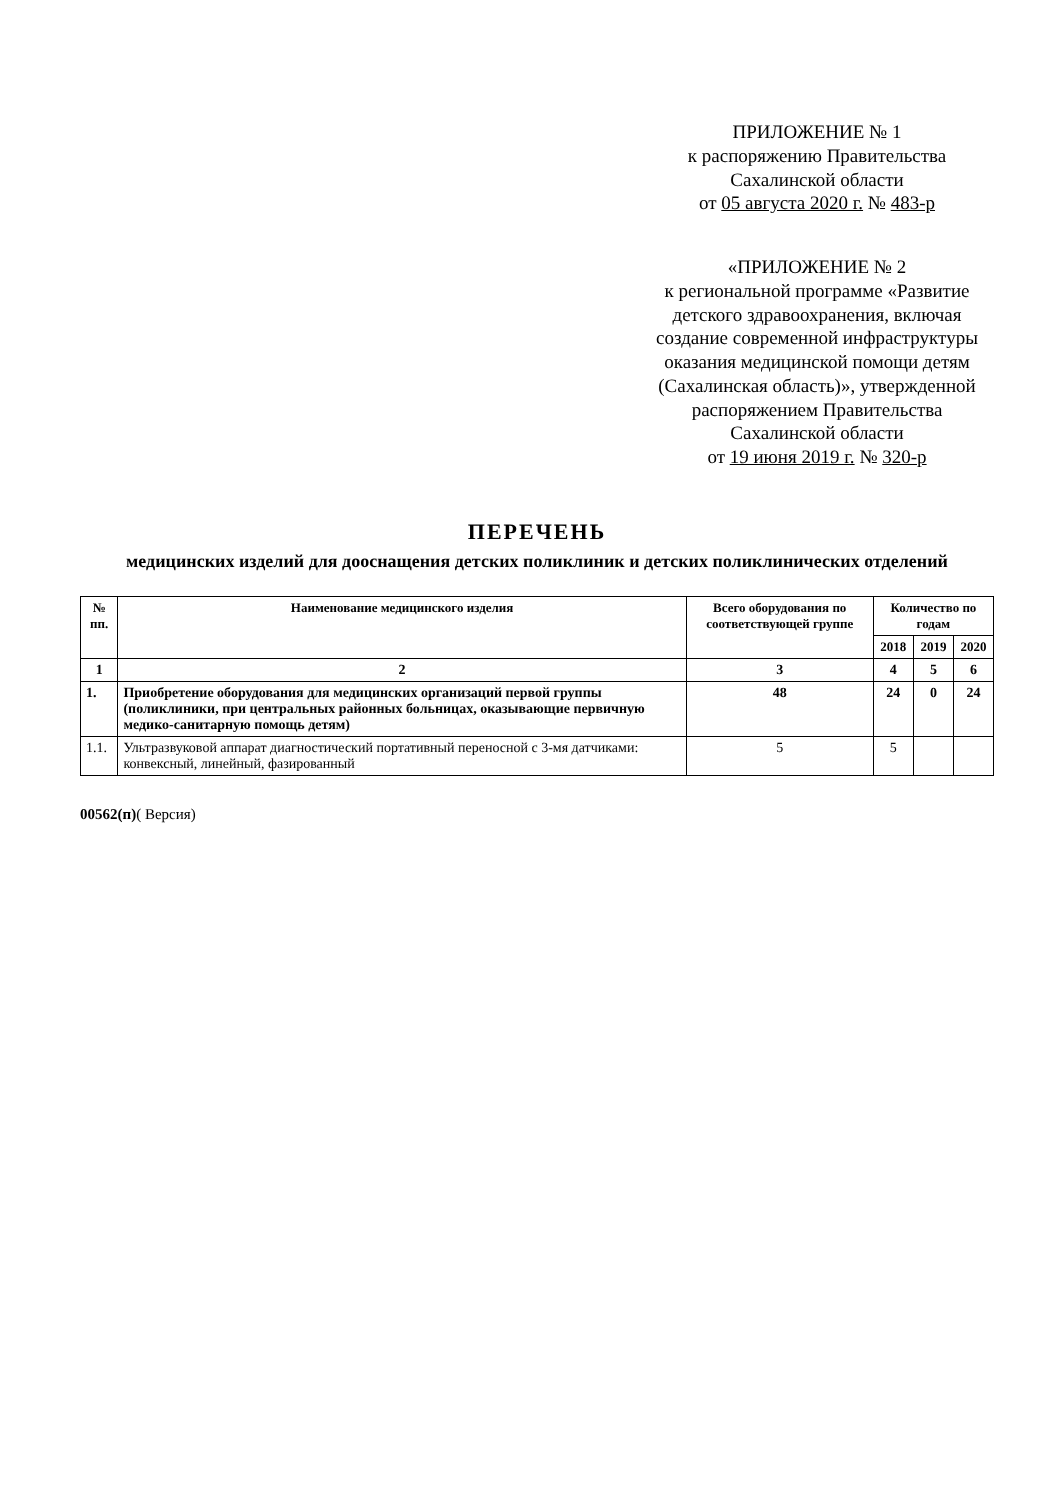ПРИЛОЖЕНИЕ № 1
к распоряжению Правительства Сахалинской области
от 05 августа 2020 г. № 483-р
«ПРИЛОЖЕНИЕ № 2
к региональной программе «Развитие детского здравоохранения, включая создание современной инфраструктуры оказания медицинской помощи детям (Сахалинская область)», утвержденной распоряжением Правительства Сахалинской области
от 19 июня 2019 г. № 320-р
ПЕРЕЧЕНЬ
медицинских изделий для дооснащения детских поликлиник и детских поликлинических отделений
| № пп. | Наименование медицинского изделия | Всего оборудования по соответствующей группе | Количество по годам | | |
| --- | --- | --- | --- | --- | --- |
| | | | 2018 | 2019 | 2020 |
| 1 | 2 | 3 | 4 | 5 | 6 |
| 1. | Приобретение оборудования для медицинских организаций первой группы (поликлиники, при центральных районных больницах, оказывающие первичную медико-санитарную помощь детям) | 48 | 24 | 0 | 24 |
| 1.1. | Ультразвуковой аппарат диагностический портативный переносной с 3-мя датчиками: конвексный, линейный, фазированный | 5 | 5 | | |
00562(п)( Версия)